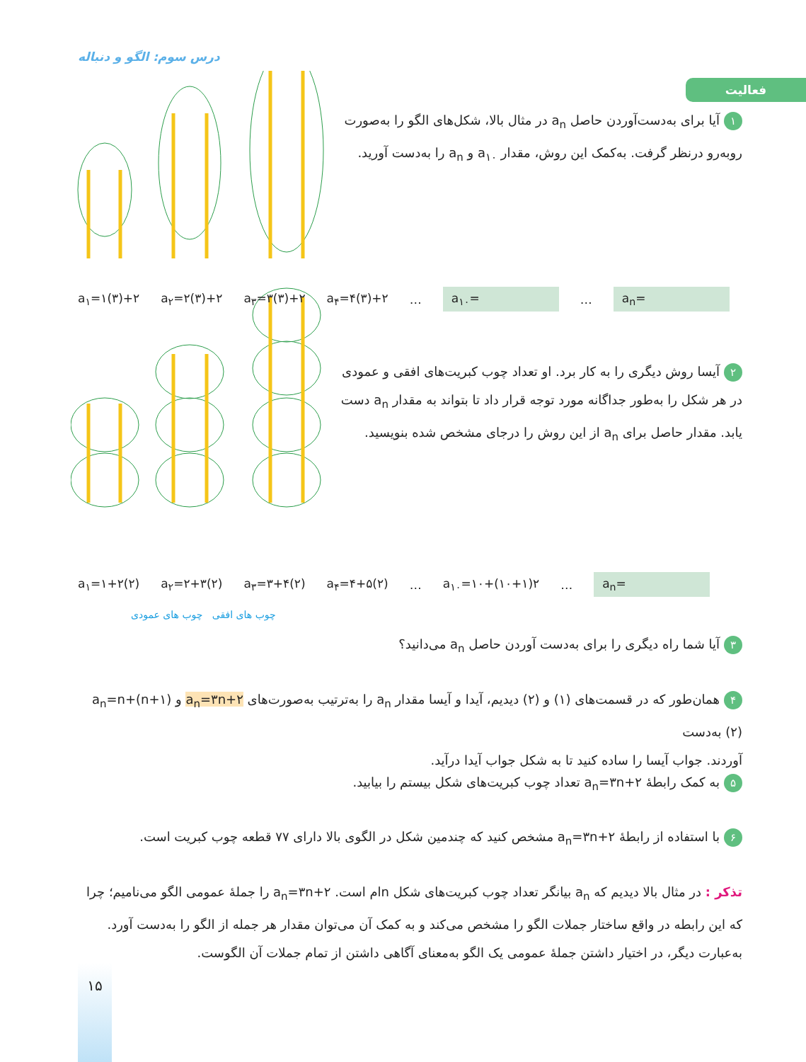درس سوم: الگو و دنباله
فعالیت
۱ آیا برای به‌دست‌آوردن حاصل a<sub>n</sub> در مثال بالا، شکل‌های الگو را به‌صورت
روبه‌رو درنظر گرفت. به‌کمک این روش، مقدار a<sub>۱۰</sub> و a<sub>n</sub> را به‌دست آورید.
a<sub>۱</sub>=۱(۳)+۲ a<sub>۲</sub>=۲(۳)+۲ a<sub>۳</sub>=۳(۳)+۲ a<sub>۴</sub>=۴(۳)+۲ … a<sub>۱۰</sub>= … a<sub>n</sub>=
۲ آیسا روش دیگری را به کار برد. او تعداد چوب کبریت‌های افقی و عمودی
در هر شکل را به‌طور جداگانه مورد توجه قرار داد تا بتواند به مقدار a<sub>n</sub> دست
یابد. مقدار حاصل برای a<sub>n</sub> از این روش را درجای مشخص شده بنویسید.
a<sub>۱</sub>=۱+۲(۲) a<sub>۲</sub>=۲+۳(۲) a<sub>۳</sub>=۳+۴(۲) a<sub>۴</sub>=۴+۵(۲) … a<sub>۱۰</sub>=۱۰+(۱۰+۱)۲ … a<sub>n</sub>=
چوب های افقی چوب های عمودی
۳ آیا شما راه دیگری را برای به‌دست آوردن حاصل a<sub>n</sub> می‌دانید؟
۴ همان‌طور که در قسمت‌های (۱) و (۲) دیدیم، آیدا و آیسا مقدار a<sub>n</sub> را به‌ترتیب به‌صورت‌های a<sub>n</sub>=۳n+۲ و a<sub>n</sub>=n+(n+۱)(۲) به‌دست
آوردند. جواب آیسا را ساده کنید تا به شکل جواب آیدا درآید.
۵ به کمک رابطهٔ a<sub>n</sub>=۳n+۲ تعداد چوب کبریت‌های شکل بیستم را بیابید.
۶ با استفاده از رابطهٔ a<sub>n</sub>=۳n+۲ مشخص کنید که چندمین شکل در الگوی بالا دارای ۷۷ قطعه چوب کبریت است.
تذکر : در مثال بالا دیدیم که a<sub>n</sub> بیانگر تعداد چوب کبریت‌های شکل nام است. a<sub>n</sub>=۳n+۲ را جملهٔ عمومی الگو می‌نامیم؛ چرا که این رابطه در واقع ساختار جملات الگو را مشخص می‌کند و به کمک آن می‌توان مقدار هر جمله از الگو را به‌دست آورد. به‌عبارت دیگر، در اختیار داشتن جملهٔ عمومی یک الگو به‌معنای آگاهی داشتن از تمام جملات آن الگوست.
۱۵